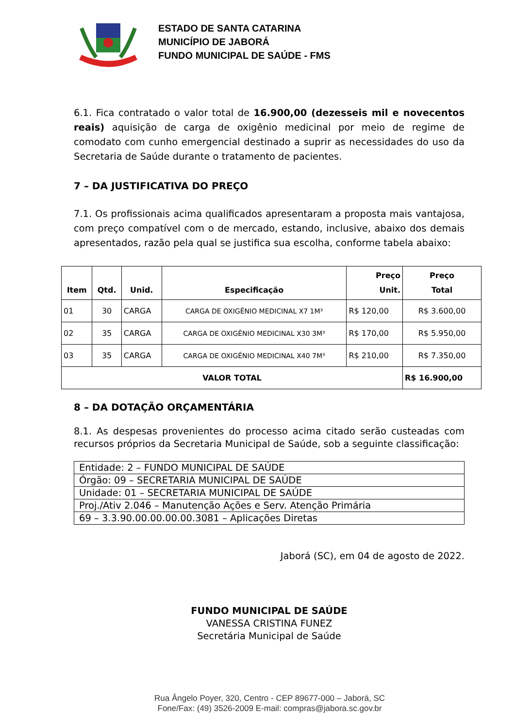ESTADO DE SANTA CATARINA
MUNICÍPIO DE JABORÁ
FUNDO MUNICIPAL DE SAÚDE - FMS
6.1. Fica contratado o valor total de 16.900,00 (dezesseis mil e novecentos reais) aquisição de carga de oxigênio medicinal por meio de regime de comodato com cunho emergencial destinado a suprir as necessidades do uso da Secretaria de Saúde durante o tratamento de pacientes.
7 – DA JUSTIFICATIVA DO PREÇO
7.1. Os profissionais acima qualificados apresentaram a proposta mais vantajosa, com preço compatível com o de mercado, estando, inclusive, abaixo dos demais apresentados, razão pela qual se justifica sua escolha, conforme tabela abaixo:
| Item | Qtd. | Unid. | Especificação | Preço Unit. | Preço Total |
| --- | --- | --- | --- | --- | --- |
| 01 | 30 | CARGA | CARGA DE OXIGÊNIO MEDICINAL X7 1M³ | R$ 120,00 | R$ 3.600,00 |
| 02 | 35 | CARGA | CARGA DE OXIGÊNIO MEDICINAL X30 3M³ | R$ 170,00 | R$ 5.950,00 |
| 03 | 35 | CARGA | CARGA DE OXIGÊNIO MEDICINAL X40 7M³ | R$ 210,00 | R$ 7.350,00 |
| VALOR TOTAL | | | | | R$ 16.900,00 |
8 – DA DOTAÇÃO ORÇAMENTÁRIA
8.1. As despesas provenientes do processo acima citado serão custeadas com recursos próprios da Secretaria Municipal de Saúde, sob a seguinte classificação:
| Entidade: 2 – FUNDO MUNICIPAL DE SAÚDE |
| Órgão: 09 – SECRETARIA MUNICIPAL DE SAÚDE |
| Unidade: 01 – SECRETARIA MUNICIPAL DE SAÚDE |
| Proj./Ativ 2.046 – Manutenção Ações e Serv. Atenção Primária |
| 69 – 3.3.90.00.00.00.00.3081 – Aplicações Diretas |
Jaborá (SC), em 04 de agosto de 2022.
FUNDO MUNICIPAL DE SAÚDE
VANESSA CRISTINA FUNEZ
Secretária Municipal de Saúde
Rua Ângelo Poyer, 320, Centro - CEP 89677-000 – Jaborá, SC
Fone/Fax: (49) 3526-2009 E-mail: compras@jabora.sc.gov.br